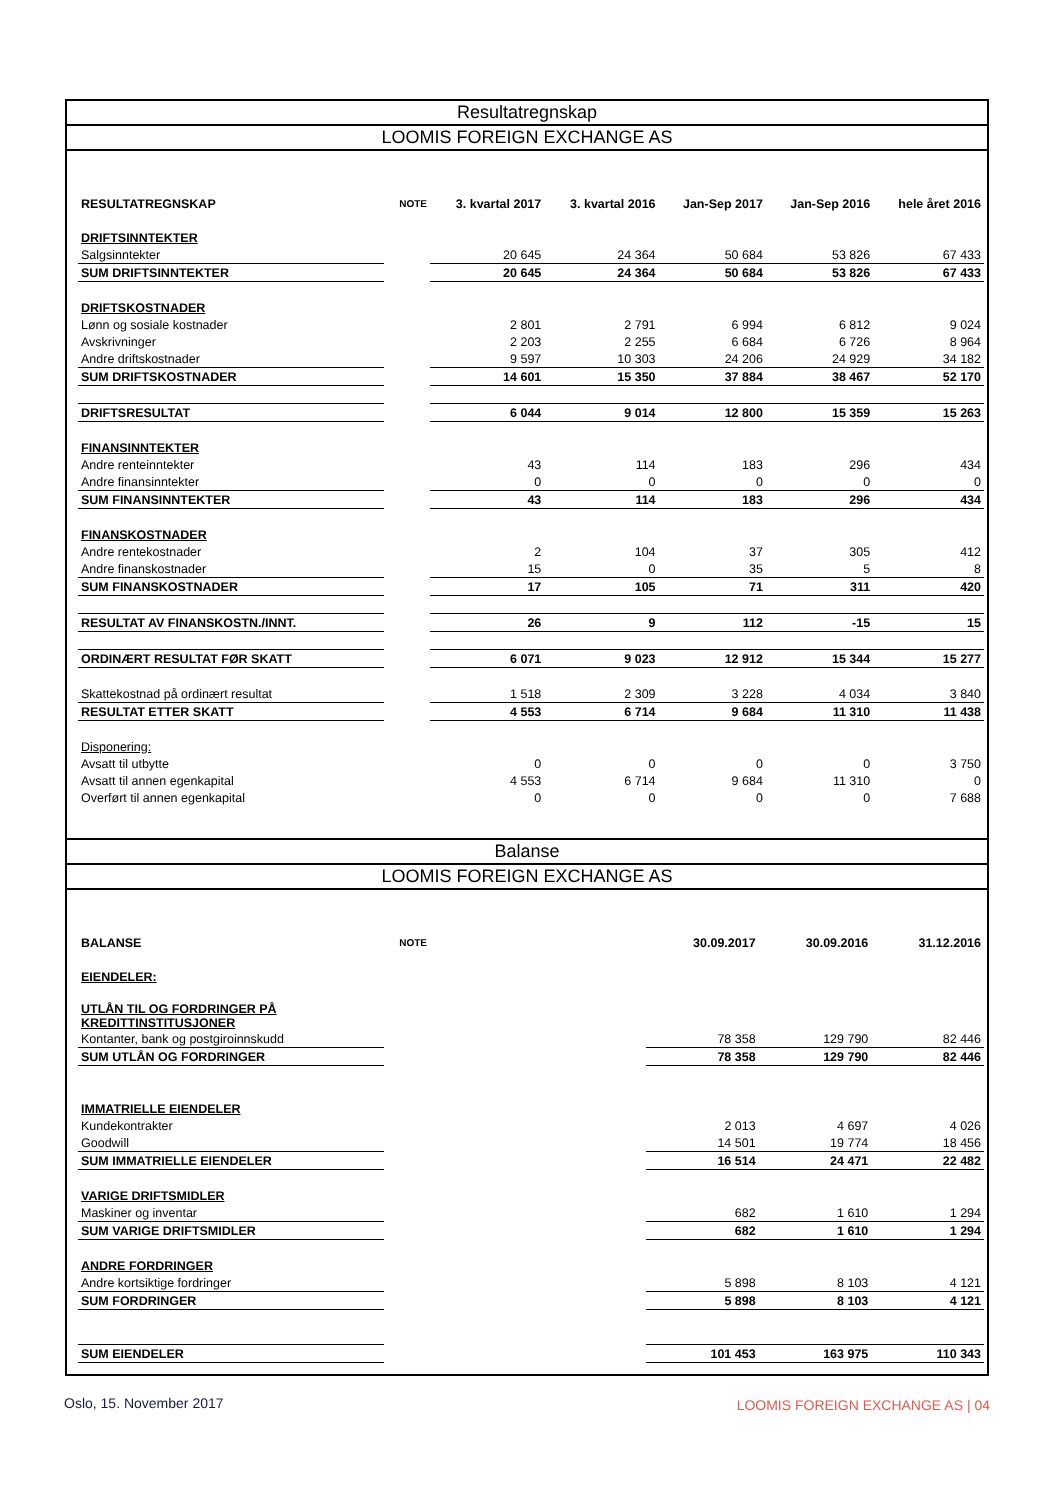Resultatregnskap
LOOMIS FOREIGN EXCHANGE AS
| RESULTATREGNSKAP | NOTE | 3. kvartal 2017 | 3. kvartal 2016 | Jan-Sep 2017 | Jan-Sep 2016 | hele året 2016 |
| --- | --- | --- | --- | --- | --- | --- |
| DRIFTSINNTEKTER | | | | | | |
| Salgsinntekter | | 20 645 | 24 364 | 50 684 | 53 826 | 67 433 |
| SUM DRIFTSINNTEKTER | | 20 645 | 24 364 | 50 684 | 53 826 | 67 433 |
| DRIFTSKOSTNADER | | | | | | |
| Lønn og sosiale kostnader | | 2 801 | 2 791 | 6 994 | 6 812 | 9 024 |
| Avskrivninger | | 2 203 | 2 255 | 6 684 | 6 726 | 8 964 |
| Andre driftskostnader | | 9 597 | 10 303 | 24 206 | 24 929 | 34 182 |
| SUM DRIFTSKOSTNADER | | 14 601 | 15 350 | 37 884 | 38 467 | 52 170 |
| DRIFTSRESULTAT | | 6 044 | 9 014 | 12 800 | 15 359 | 15 263 |
| FINANSINNTEKTER | | | | | | |
| Andre renteinntekter | | 43 | 114 | 183 | 296 | 434 |
| Andre finansinntekter | | 0 | 0 | 0 | 0 | 0 |
| SUM FINANSINNTEKTER | | 43 | 114 | 183 | 296 | 434 |
| FINANSKOSTNADER | | | | | | |
| Andre rentekostnader | | 2 | 104 | 37 | 305 | 412 |
| Andre finanskostnader | | 15 | 0 | 35 | 5 | 8 |
| SUM FINANSKOSTNADER | | 17 | 105 | 71 | 311 | 420 |
| RESULTAT AV FINANSKOSTN./INNT. | | 26 | 9 | 112 | -15 | 15 |
| ORDINÆRT RESULTAT FØR SKATT | | 6 071 | 9 023 | 12 912 | 15 344 | 15 277 |
| Skattekostnad på ordinært resultat | | 1 518 | 2 309 | 3 228 | 4 034 | 3 840 |
| RESULTAT ETTER SKATT | | 4 553 | 6 714 | 9 684 | 11 310 | 11 438 |
| Disponering: | | | | | | |
| Avsatt til utbytte | | 0 | 0 | 0 | 0 | 3 750 |
| Avsatt til annen egenkapital | | 4 553 | 6 714 | 9 684 | 11 310 | 0 |
| Overført til annen egenkapital | | 0 | 0 | 0 | 0 | 7 688 |
Balanse
LOOMIS FOREIGN EXCHANGE AS
| BALANSE | NOTE | | 30.09.2017 | 30.09.2016 | 31.12.2016 |
| --- | --- | --- | --- | --- | --- |
| EIENDELER: | | | | | |
| UTLÅN TIL OG FORDRINGER PÅ KREDITTINSTITUSJONER | | | | | |
| Kontanter, bank og postgiroinnskudd | | | 78 358 | 129 790 | 82 446 |
| SUM UTLÅN OG FORDRINGER | | | 78 358 | 129 790 | 82 446 |
| IMMATRIELLE EIENDELER | | | | | |
| Kundekontrakter | | | 2 013 | 4 697 | 4 026 |
| Goodwill | | | 14 501 | 19 774 | 18 456 |
| SUM IMMATRIELLE EIENDELER | | | 16 514 | 24 471 | 22 482 |
| VARIGE DRIFTSMIDLER | | | | | |
| Maskiner og inventar | | | 682 | 1 610 | 1 294 |
| SUM VARIGE DRIFTSMIDLER | | | 682 | 1 610 | 1 294 |
| ANDRE FORDRINGER | | | | | |
| Andre kortsiktige fordringer | | | 5 898 | 8 103 | 4 121 |
| SUM FORDRINGER | | | 5 898 | 8 103 | 4 121 |
| SUM EIENDELER | | | 101 453 | 163 975 | 110 343 |
Oslo, 15. November 2017
LOOMIS FOREIGN EXCHANGE AS | 04